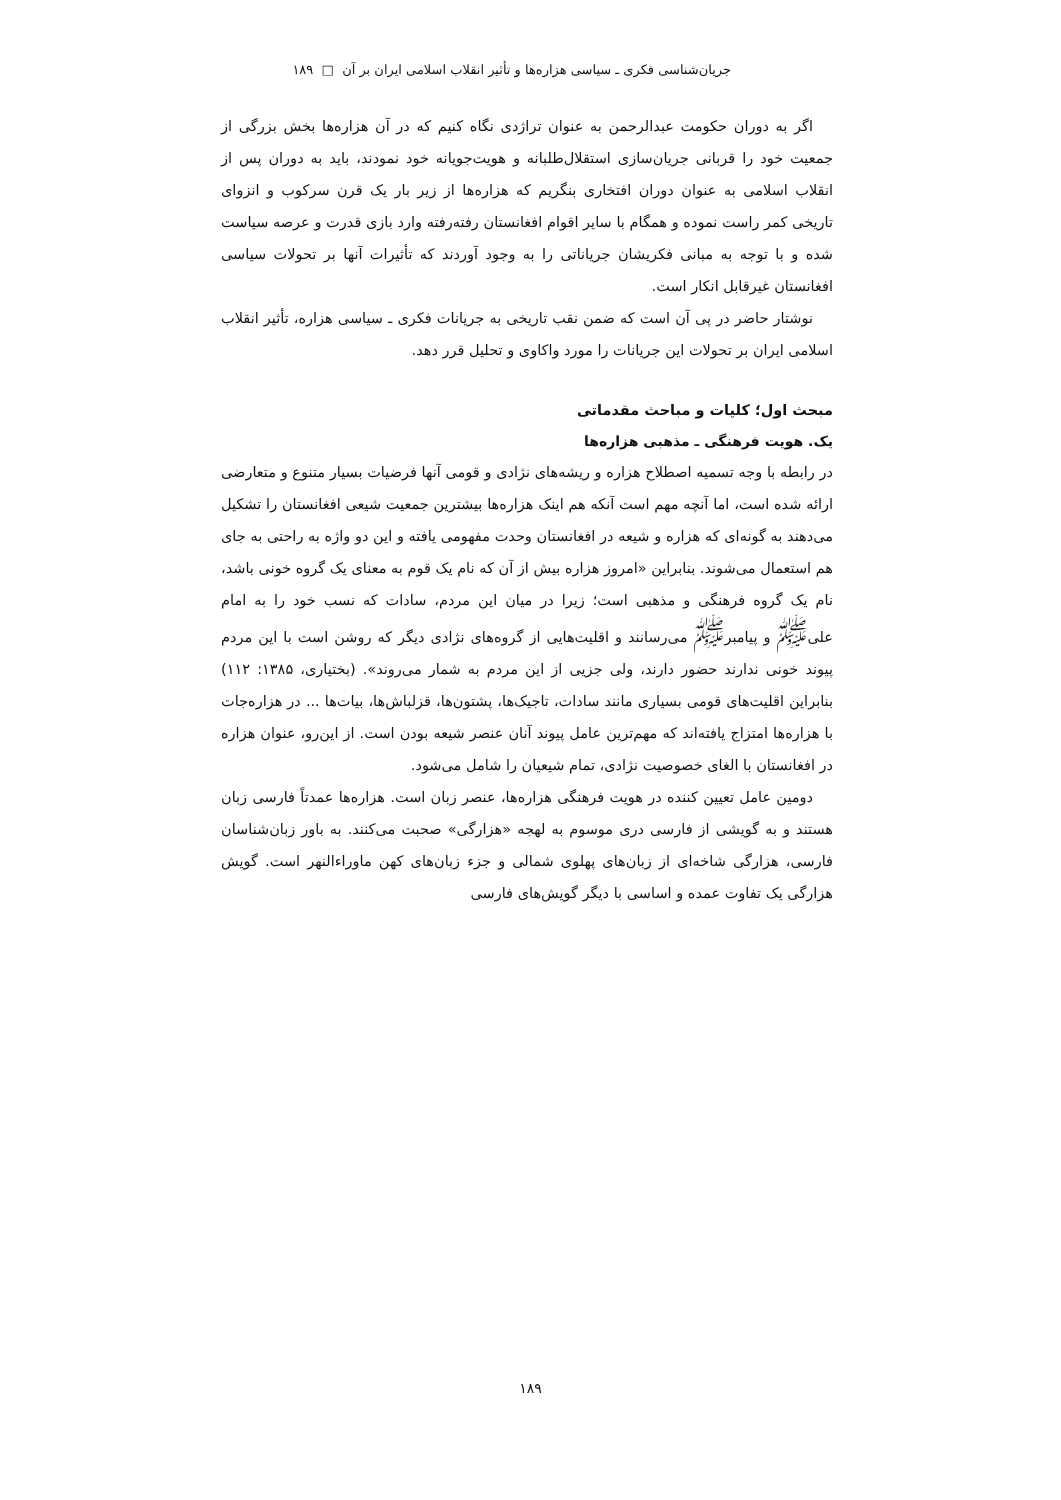جریان‌شناسی فکری ـ سیاسی هزاره‌ها و تأثیر انقلاب اسلامی ایران بر آن □ ۱۸۹
اگر به دوران حکومت عبدالرحمن به عنوان تراژدی نگاه کنیم که در آن هزاره‌ها بخش بزرگی از جمعیت خود را قربانی جریان‌سازی استقلال‌طلبانه و هویت‌جویانه خود نمودند، باید به دوران پس از انقلاب اسلامی به عنوان دوران افتخاری بنگریم که هزاره‌ها از زیر بار یک قرن سرکوب و انزوای تاریخی کمر راست نموده و همگام با سایر اقوام افغانستان رفته‌رفته وارد بازی قدرت و عرصه سیاست شده و با توجه به مبانی فکریشان جریاناتی را به وجود آوردند که تأثیرات آنها بر تحولات سیاسی افغانستان غیرقابل انکار است.
نوشتار حاضر در پی آن است که ضمن نقب تاریخی به جریانات فکری ـ سیاسی هزاره، تأثیر انقلاب اسلامی ایران بر تحولات این جریانات را مورد واکاوی و تحلیل قرر دهد.
مبحث اول؛ کلیات و مباحث مقدماتی
یک. هویت فرهنگی ـ مذهبی هزاره‌ها
در رابطه با وجه تسمیه اصطلاح هزاره و ریشه‌های نژادی و قومی آنها فرضیات بسیار متنوع و متعارضی ارائه شده است، اما آنچه مهم است آنکه هم اینک هزاره‌ها بیشترین جمعیت شیعی افغانستان را تشکیل می‌دهند به گونه‌ای که هزاره و شیعه در افغانستان وحدت مفهومی یافته و این دو واژه به راحتی به جای هم استعمال می‌شوند. بنابراین «امروز هزاره بیش از آن که نام یک قوم به معنای یک گروه خونی باشد، نام یک گروه فرهنگی و مذهبی است؛ زیرا در میان این مردم، سادات که نسب خود را به امام علی<sup>ﷺ</sup> و پیامبر<sup>ﷺ</sup> می‌رسانند و اقلیت‌هایی از گروه‌های نژادی دیگر که روشن است با این مردم پیوند خونی ندارند حضور دارند، ولی جزیی از این مردم به شمار می‌روند». (بختیاری، ۱۳۸۵: ۱۱۲) بنابراین اقلیت‌های قومی بسیاری مانند سادات، تاجیک‌ها، پشتون‌ها، قزلباش‌ها، بیات‌ها ... در هزاره‌جات با هزاره‌ها امتزاج یافته‌اند که مهم‌ترین عامل پیوند آنان عنصر شیعه بودن است. از این‌رو، عنوان هزاره در افغانستان با الغای خصوصیت نژادی، تمام شیعیان را شامل می‌شود.
دومین عامل تعیین کننده در هویت فرهنگی هزاره‌ها، عنصر زبان است. هزاره‌ها عمدتاً فارسی زبان هستند و به گویشی از فارسی دری موسوم به لهجه «هزارگی» صحبت می‌کنند. به باور زبان‌شناسان فارسی، هزارگی شاخه‌ای از زبان‌های پهلوی شمالی و جزء زبان‌های کهن ماوراءالنهر است. گویش هزارگی یک تفاوت عمده و اساسی با دیگر گویش‌های فارسی
۱۸۹